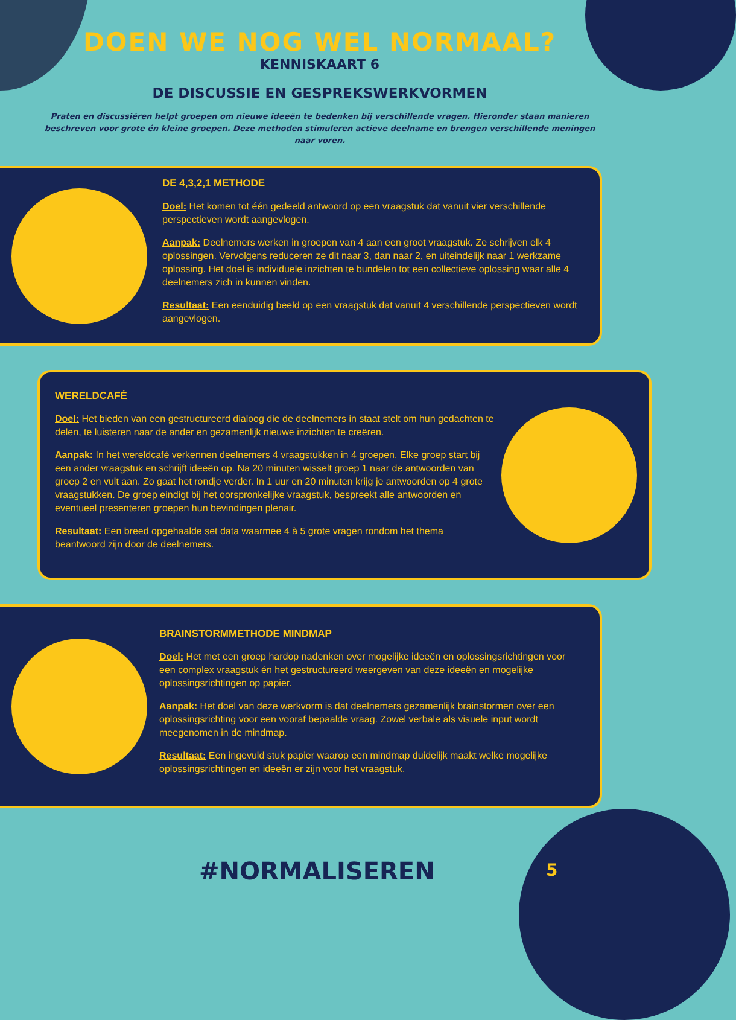DOEN WE NOG WEL NORMAAL?
KENNISKAART 6
DE DISCUSSIE EN GESPREKSWERKVORMEN
Praten en discussiëren helpt groepen om nieuwe ideeën te bedenken bij verschillende vragen. Hieronder staan manieren beschreven voor grote én kleine groepen. Deze methoden stimuleren actieve deelname en brengen verschillende meningen naar voren.
DE 4,3,2,1 METHODE
Doel: Het komen tot één gedeeld antwoord op een vraagstuk dat vanuit vier verschillende perspectieven wordt aangevlogen.
Aanpak: Deelnemers werken in groepen van 4 aan een groot vraagstuk. Ze schrijven elk 4 oplossingen. Vervolgens reduceren ze dit naar 3, dan naar 2, en uiteindelijk naar 1 werkzame oplossing. Het doel is individuele inzichten te bundelen tot een collectieve oplossing waar alle 4 deelnemers zich in kunnen vinden.
Resultaat: Een eenduidig beeld op een vraagstuk dat vanuit 4 verschillende perspectieven wordt aangevlogen.
WERELDCAFÉ
Doel: Het bieden van een gestructureerd dialoog die de deelnemers in staat stelt om hun gedachten te delen, te luisteren naar de ander en gezamenlijk nieuwe inzichten te creëren.
Aanpak: In het wereldcafé verkennen deelnemers 4 vraagstukken in 4 groepen. Elke groep start bij een ander vraagstuk en schrijft ideeën op. Na 20 minuten wisselt groep 1 naar de antwoorden van groep 2 en vult aan. Zo gaat het rondje verder. In 1 uur en 20 minuten krijg je antwoorden op 4 grote vraagstukken. De groep eindigt bij het oorspronkelijke vraagstuk, bespreekt alle antwoorden en eventueel presenteren groepen hun bevindingen plenair.
Resultaat: Een breed opgehaalde set data waarmee 4 à 5 grote vragen rondom het thema beantwoord zijn door de deelnemers.
BRAINSTORMMETHODE MINDMAP
Doel: Het met een groep hardop nadenken over mogelijke ideeën en oplossingsrichtingen voor een complex vraagstuk én het gestructureerd weergeven van deze ideeën en mogelijke oplossingsrichtingen op papier.
Aanpak: Het doel van deze werkvorm is dat deelnemers gezamenlijk brainstormen over een oplossingsrichting voor een vooraf bepaalde vraag. Zowel verbale als visuele input wordt meegenomen in de mindmap.
Resultaat: Een ingevuld stuk papier waarop een mindmap duidelijk maakt welke mogelijke oplossingsrichtingen en ideeën er zijn voor het vraagstuk.
#NORMALISEREN 5